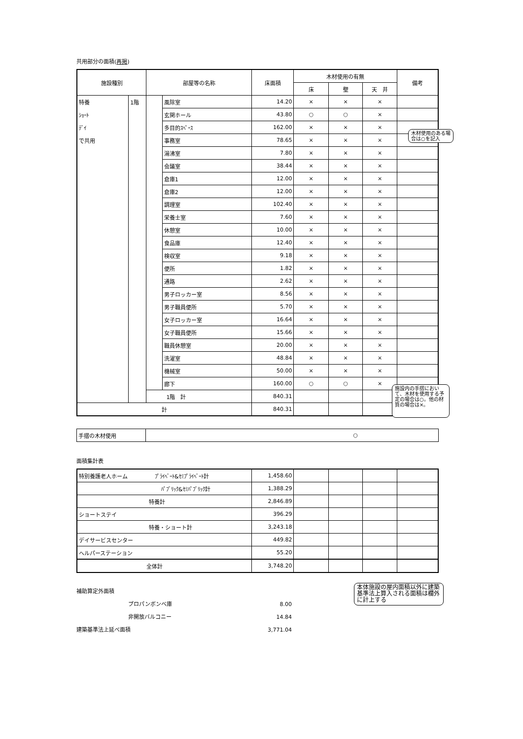共用部分の面積(再掲)
| 施設種別 | | 部屋等の名称 | | 床面積 | 木材使用の有無 | | | 備考 |
| --- | --- | --- | --- | --- | --- | --- | --- | --- |
| | | | | | 床 | 壁 | 天 井 | |
| 特養 | 1階 | | 風除室 | 14.20 | × | × | × | |
| ｼｮｰﾄ | | | 玄関ホール | 43.80 | ○ | ○ | × | |
| ﾃﾞｲ | | | 多目的ｽﾍﾟｰｽ | 162.00 | × | × | × | |
| で共用 | | | 事務室 | 78.65 | × | × | × | |
| | | | 湯沸室 | 7.80 | × | × | × | |
| | | | 会議室 | 38.44 | × | × | × | |
| | | | 倉庫1 | 12.00 | × | × | × | |
| | | | 倉庫2 | 12.00 | × | × | × | |
| | | | 調理室 | 102.40 | × | × | × | |
| | | | 栄養士室 | 7.60 | × | × | × | |
| | | | 休憩室 | 10.00 | × | × | × | |
| | | | 食品庫 | 12.40 | × | × | × | |
| | | | 検収室 | 9.18 | × | × | × | |
| | | | 便所 | 1.82 | × | × | × | |
| | | | 通路 | 2.62 | × | × | × | |
| | | | 男子ロッカー室 | 8.56 | × | × | × | |
| | | | 男子職員便所 | 5.70 | × | × | × | |
| | | | 女子ロッカー室 | 16.64 | × | × | × | |
| | | | 女子職員便所 | 15.66 | × | × | × | |
| | | | 職員休憩室 | 20.00 | × | × | × | |
| | | | 洗濯室 | 48.84 | × | × | × | |
| | | | 機械室 | 50.00 | × | × | × | |
| | | | 廊下 | 160.00 | ○ | ○ | × | |
| | | 1階 計 | | 840.31 | | | | |
| 計 | | | | 840.31 | | | | |
| 手摺の木材使用 | ○ |
面積集計表
| 特別養護老人ホーム ﾌﾟﾗｲﾍﾞｰﾄ&ｾﾐﾌﾟﾗｲﾍﾞｰﾄ計 | 1,458.60 | | | | |
| ﾊﾟﾌﾞﾘｯｸ&ｾﾐﾊﾟﾌﾞﾘｯｸ計 | 1,388.29 | | | | |
| 特養計 | 2,846.89 | | | | |
| ショートステイ | 396.29 | | | | |
| 特養・ショート計 | 3,243.18 | | | | |
| デイサービスセンター | 449.82 | | | | |
| ヘルパーステーション | 55.20 | | | | |
| 全体計 | 3,748.20 | | | | |
補助算定外面積
プロパンボンベ庫 8.00
非開放バルコニー 14.84
建築基準法上延べ面積 3,771.04
木材使用のある場合は○を記入
施設内の手摺において、木材を使用する予定の場合は○。他の材質の場合は×。
本体施設の屋内面積以外に建築基準法上算入される面積は欄外に計上する